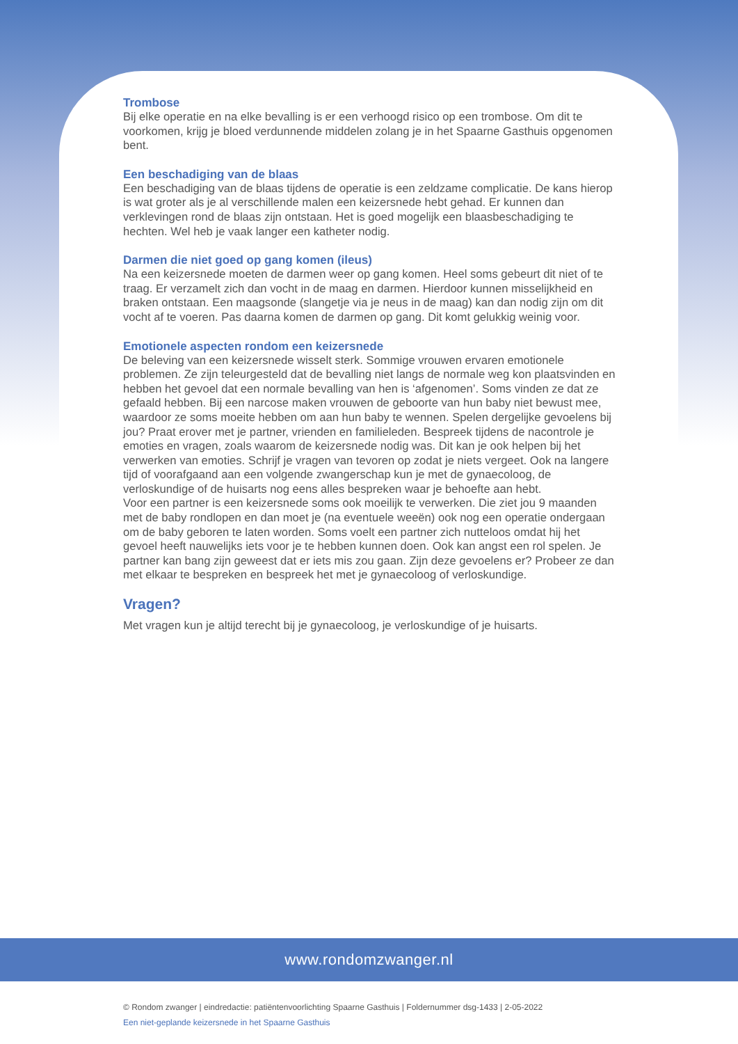Trombose
Bij elke operatie en na elke bevalling is er een verhoogd risico op een trombose. Om dit te voorkomen, krijg je bloed verdunnende middelen zolang je in het Spaarne Gasthuis opgenomen bent.
Een beschadiging van de blaas
Een beschadiging van de blaas tijdens de operatie is een zeldzame complicatie. De kans hierop is wat groter als je al verschillende malen een keizersnede hebt gehad. Er kunnen dan verklevingen rond de blaas zijn ontstaan. Het is goed mogelijk een blaasbeschadiging te hechten. Wel heb je vaak langer een katheter nodig.
Darmen die niet goed op gang komen (ileus)
Na een keizersnede moeten de darmen weer op gang komen. Heel soms gebeurt dit niet of te traag. Er verzamelt zich dan vocht in de maag en darmen. Hierdoor kunnen misselijkheid en braken ontstaan. Een maagsonde (slangetje via je neus in de maag) kan dan nodig zijn om dit vocht af te voeren. Pas daarna komen de darmen op gang. Dit komt gelukkig weinig voor.
Emotionele aspecten rondom een keizersnede
De beleving van een keizersnede wisselt sterk. Sommige vrouwen ervaren emotionele problemen. Ze zijn teleurgesteld dat de bevalling niet langs de normale weg kon plaatsvinden en hebben het gevoel dat een normale bevalling van hen is ‘afgenomen’. Soms vinden ze dat ze gefaald hebben. Bij een narcose maken vrouwen de geboorte van hun baby niet bewust mee, waardoor ze soms moeite hebben om aan hun baby te wennen. Spelen dergelijke gevoelens bij jou? Praat erover met je partner, vrienden en familieleden. Bespreek tijdens de nacontrole je emoties en vragen, zoals waarom de keizersnede nodig was. Dit kan je ook helpen bij het verwerken van emoties. Schrijf je vragen van tevoren op zodat je niets vergeet. Ook na langere tijd of voorafgaand aan een volgende zwangerschap kun je met de gynaecoloog, de verloskundige of de huisarts nog eens alles bespreken waar je behoefte aan hebt.
Voor een partner is een keizersnede soms ook moeilijk te verwerken. Die ziet jou 9 maanden met de baby rondlopen en dan moet je (na eventuele weeën) ook nog een operatie ondergaan om de baby geboren te laten worden. Soms voelt een partner zich nutteloos omdat hij het gevoel heeft nauwelijks iets voor je te hebben kunnen doen. Ook kan angst een rol spelen. Je partner kan bang zijn geweest dat er iets mis zou gaan. Zijn deze gevoelens er? Probeer ze dan met elkaar te bespreken en bespreek het met je gynaecoloog of verloskundige.
Vragen?
Met vragen kun je altijd terecht bij je gynaecoloog, je verloskundige of je huisarts.
www.rondomzwanger.nl
© Rondom zwanger | eindredactie: patiëntenvoorlichting Spaarne Gasthuis | Foldernummer dsg-1433 | 2-05-2022
Een niet-geplande keizersnede in het Spaarne Gasthuis